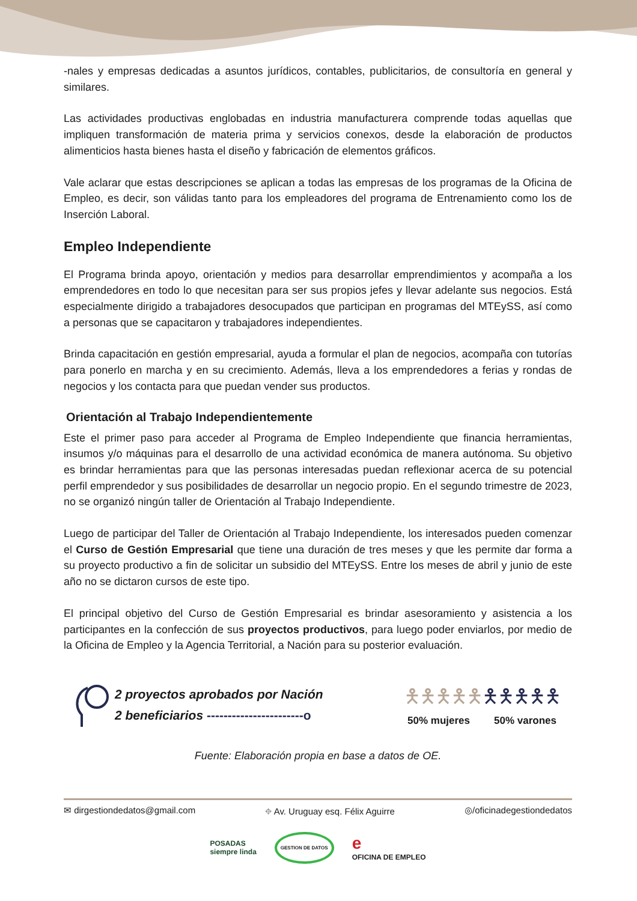-nales y empresas dedicadas a asuntos jurídicos, contables, publicitarios, de consultoría en general y similares.
Las actividades productivas englobadas en industria manufacturera comprende todas aquellas que impliquen transformación de materia prima y servicios conexos, desde la elaboración de productos alimenticios hasta bienes hasta el diseño y fabricación de elementos gráficos.
Vale aclarar que estas descripciones se aplican a todas las empresas de los programas de la Oficina de Empleo, es decir, son válidas tanto para los empleadores del programa de Entrenamiento como los de Inserción Laboral.
Empleo Independiente
El Programa brinda apoyo, orientación y medios para desarrollar emprendimientos y acompaña a los emprendedores en todo lo que necesitan para ser sus propios jefes y llevar adelante sus negocios. Está especialmente dirigido a trabajadores desocupados que participan en programas del MTEySS, así como a personas que se capacitaron y trabajadores independientes.
Brinda capacitación en gestión empresarial, ayuda a formular el plan de negocios, acompaña con tutorías para ponerlo en marcha y en su crecimiento. Además, lleva a los emprendedores a ferias y rondas de negocios y los contacta para que puedan vender sus productos.
Orientación al Trabajo Independientemente
Este el primer paso para acceder al Programa de Empleo Independiente que financia herramientas, insumos y/o máquinas para el desarrollo de una actividad económica de manera autónoma. Su objetivo es brindar herramientas para que las personas interesadas puedan reflexionar acerca de su potencial perfil emprendedor y sus posibilidades de desarrollar un negocio propio. En el segundo trimestre de 2023, no se organizó ningún taller de Orientación al Trabajo Independiente.
Luego de participar del Taller de Orientación al Trabajo Independiente, los interesados pueden comenzar el Curso de Gestión Empresarial que tiene una duración de tres meses y que les permite dar forma a su proyecto productivo a fin de solicitar un subsidio del MTEySS. Entre los meses de abril y junio de este año no se dictaron cursos de este tipo.
El principal objetivo del Curso de Gestión Empresarial es brindar asesoramiento y asistencia a los participantes en la confección de sus proyectos productivos, para luego poder enviarlos, por medio de la Oficina de Empleo y la Agencia Territorial, a Nación para su posterior evaluación.
2 proyectos aprobados por Nación
2 beneficiarios -----------------------o
🯅🯅🯅🯅🯅🯅🯅🯅🯅🯅
50% mujeres 50% varones
Fuente: Elaboración propia en base a datos de OE.
✉ dirgestiondedatos@gmail.com ⌖ Av. Uruguay esq. Félix Aguirre ◎/oficinadegestiondedatos
POSADAS
siempre linda GESTION DE DATOS e
OFICINA DE EMPLEO